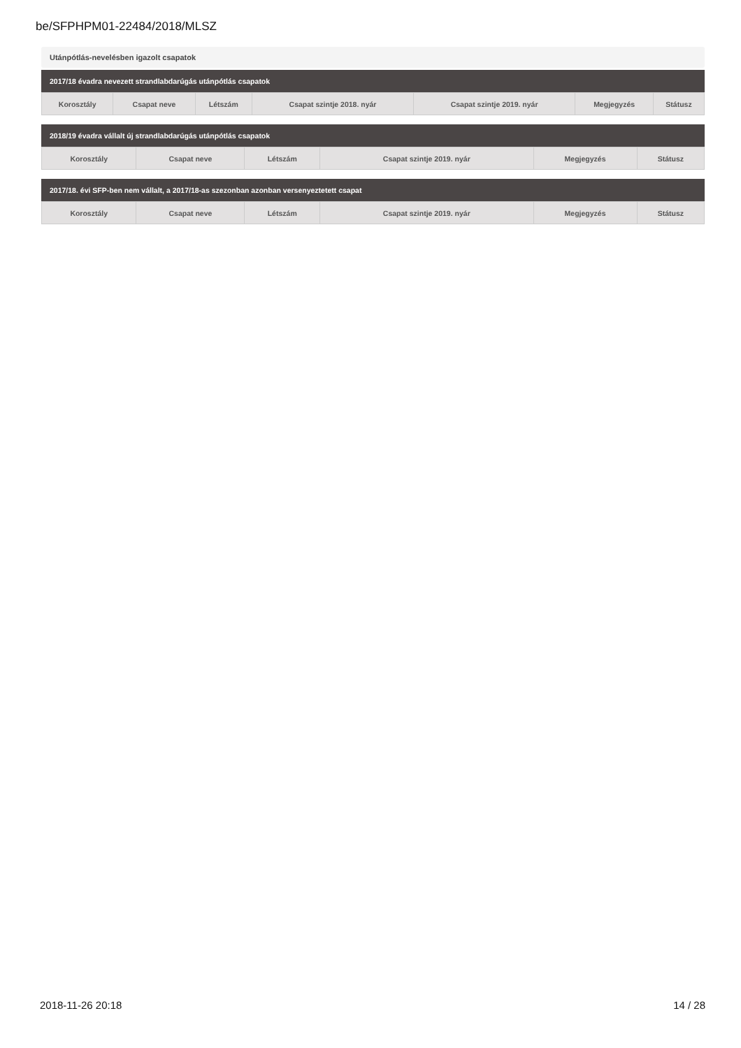be/SFPHPM01-22484/2018/MLSZ
Utánpótlás-nevelésben igazolt csapatok
2017/18 évadra nevezett strandlabdarúgás utánpótlás csapatok
| Korosztály | Csapat neve | Létszám | Csapat szintje 2018. nyár | Csapat szintje 2019. nyár | Megjegyzés | Státusz |
| --- | --- | --- | --- | --- | --- | --- |
2018/19 évadra vállalt új strandlabdarúgás utánpótlás csapatok
| Korosztály | Csapat neve | Létszám | Csapat szintje 2019. nyár | Megjegyzés | Státusz |
| --- | --- | --- | --- | --- | --- |
2017/18. évi SFP-ben nem vállalt, a 2017/18-as szezonban azonban versenyeztetett csapat
| Korosztály | Csapat neve | Létszám | Csapat szintje 2019. nyár | Megjegyzés | Státusz |
| --- | --- | --- | --- | --- | --- |
2018-11-26 20:18 14 / 28